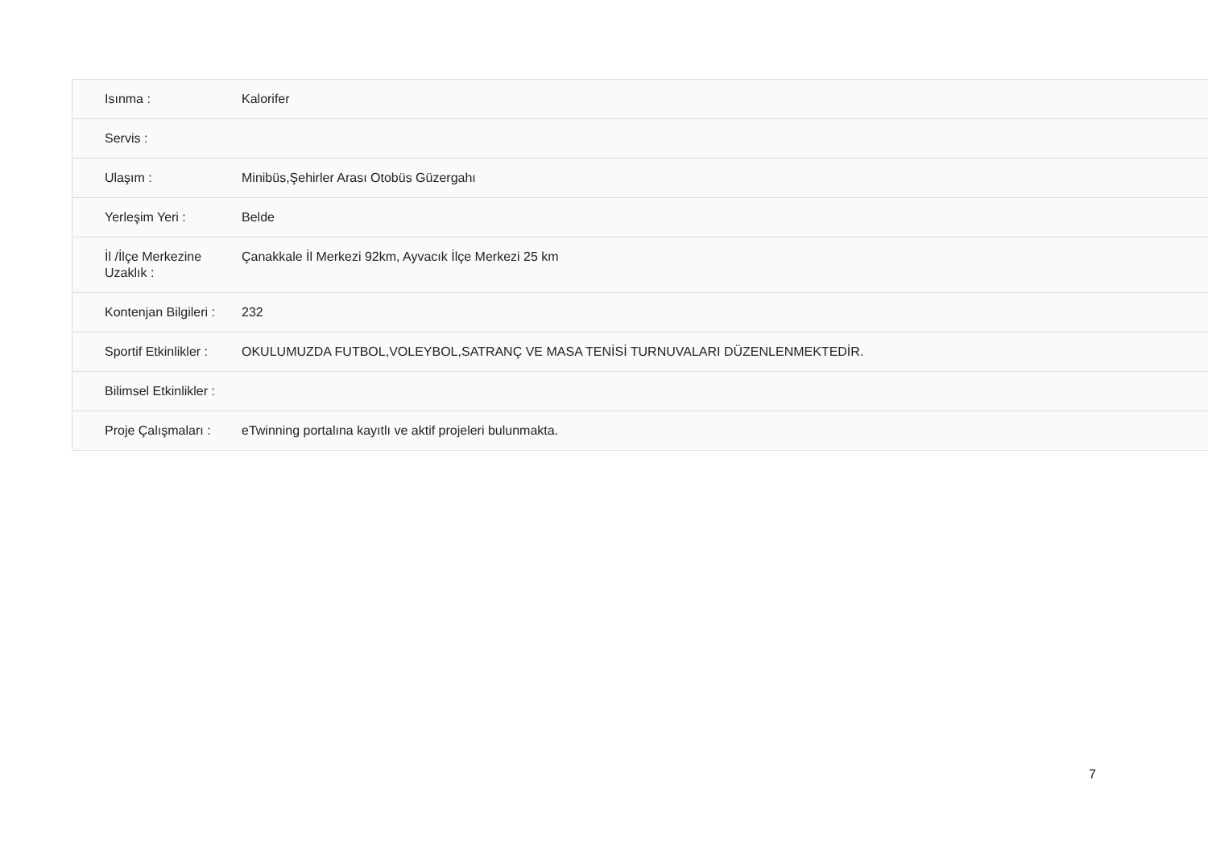| Isınma : | Kalorifer |
| Servis : | |
| Ulaşım : | Minibüs,Şehirler Arası Otobüs Güzergahı |
| Yerleşim Yeri : | Belde |
| İl /İlçe Merkezine Uzaklık : | Çanakkale İl Merkezi 92km, Ayvacık İlçe Merkezi 25 km |
| Kontenjan Bilgileri : | 232 |
| Sportif Etkinlikler : | OKULUMUZDA FUTBOL,VOLEYBOL,SATRANÇ VE MASA TENİSİ TURNUVALARI DÜZENLENMEKTEDİR. |
| Bilimsel Etkinlikler : | |
| Proje Çalışmaları : | eTwinning portalına kayıtlı ve aktif projeleri bulunmakta. |
7